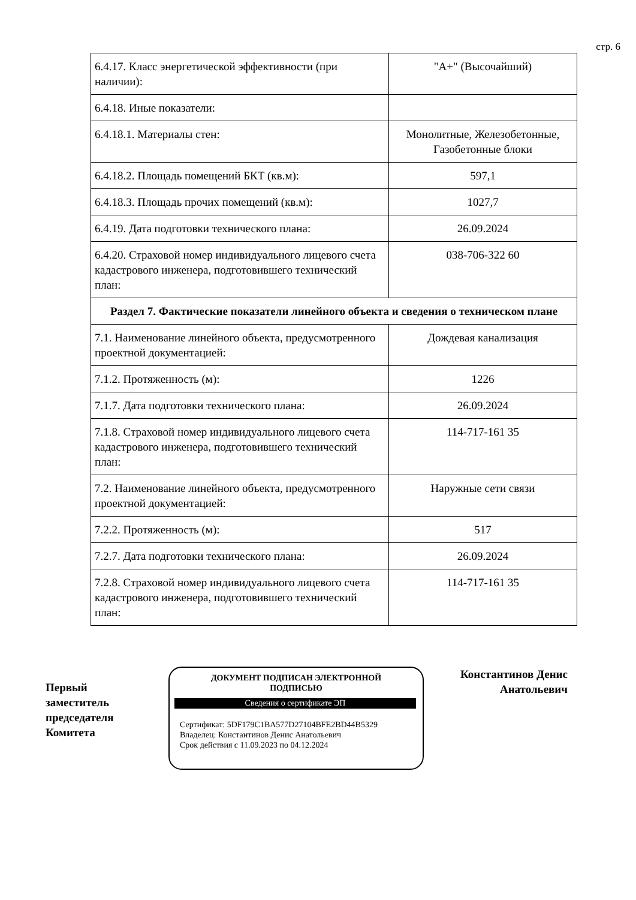стр. 6
| 6.4.17. Класс энергетической эффективности (при наличии): | "А+" (Высочайший) |
| 6.4.18. Иные показатели: | |
| 6.4.18.1. Материалы стен: | Монолитные, Железобетонные, Газобетонные блоки |
| 6.4.18.2. Площадь помещений БКТ (кв.м): | 597,1 |
| 6.4.18.3. Площадь прочих помещений (кв.м): | 1027,7 |
| 6.4.19. Дата подготовки технического плана: | 26.09.2024 |
| 6.4.20. Страховой номер индивидуального лицевого счета кадастрового инженера, подготовившего технический план: | 038-706-322 60 |
| Раздел 7. Фактические показатели линейного объекта и сведения о техническом плане | |
| 7.1. Наименование линейного объекта, предусмотренного проектной документацией: | Дождевая канализация |
| 7.1.2. Протяженность (м): | 1226 |
| 7.1.7. Дата подготовки технического плана: | 26.09.2024 |
| 7.1.8. Страховой номер индивидуального лицевого счета кадастрового инженера, подготовившего технический план: | 114-717-161 35 |
| 7.2. Наименование линейного объекта, предусмотренного проектной документацией: | Наружные сети связи |
| 7.2.2. Протяженность (м): | 517 |
| 7.2.7. Дата подготовки технического плана: | 26.09.2024 |
| 7.2.8. Страховой номер индивидуального лицевого счета кадастрового инженера, подготовившего технический план: | 114-717-161 35 |
Первый заместитель председателя Комитета
ДОКУМЕНТ ПОДПИСАН ЭЛЕКТРОННОЙ
ПОДПИСЬЮ
Сведения о сертификате ЭП
Сертификат: 5DF179C1BA577D27104BFE2BD44B5329
Владелец: Константинов Денис Анатольевич
Срок действия с 11.09.2023 по 04.12.2024
Константинов Денис Анатольевич